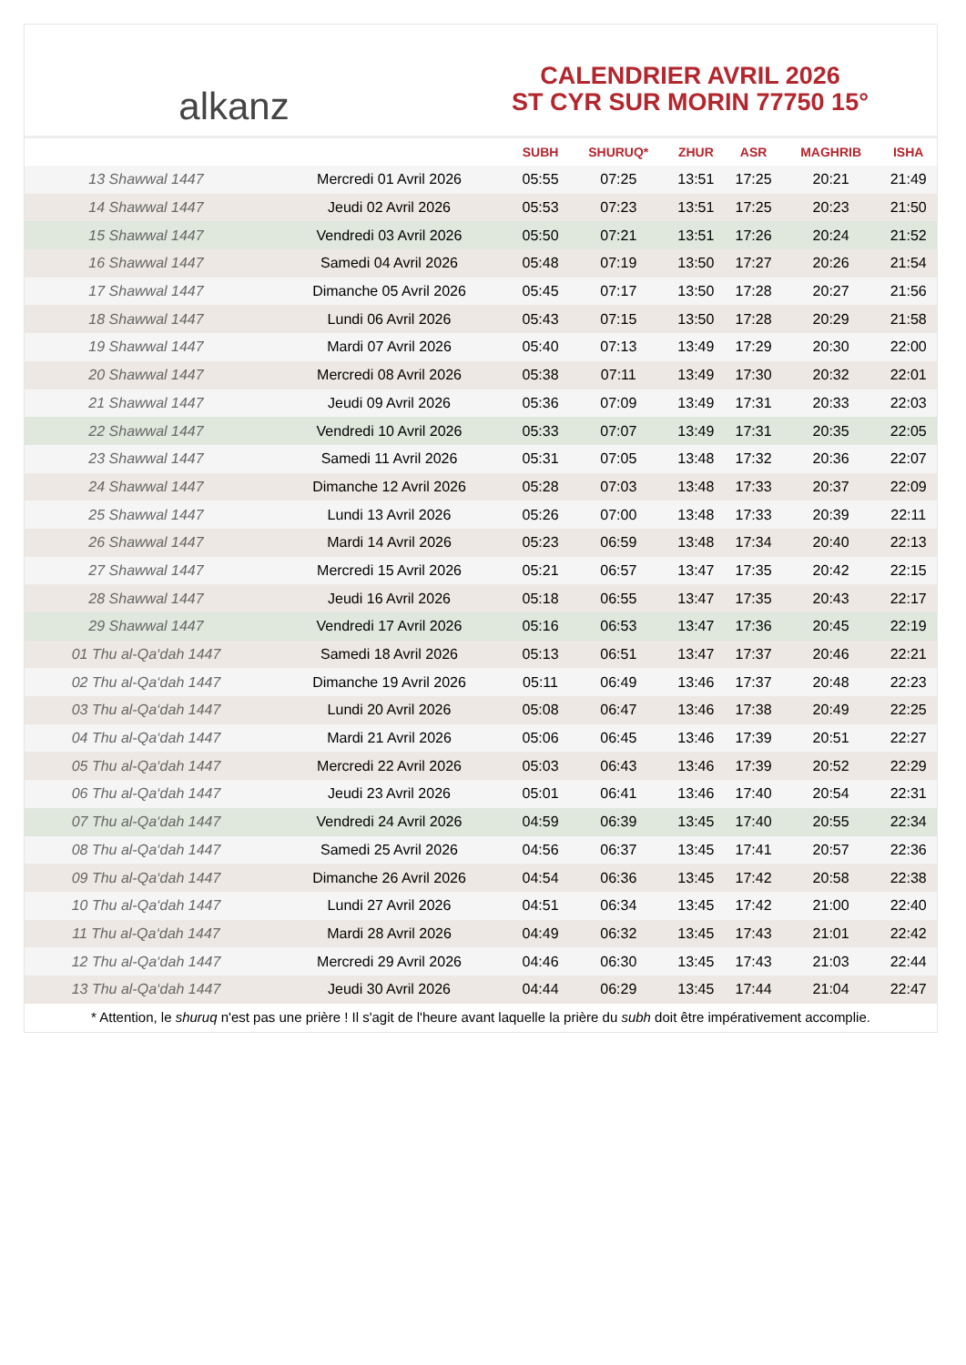alkanz
CALENDRIER AVRIL 2026
ST CYR SUR MORIN 77750 15°
| | | SUBH | SHURUQ* | ZHUR | ASR | MAGHRIB | ISHA |
| --- | --- | --- | --- | --- | --- | --- | --- |
| 13 Shawwal 1447 | Mercredi 01 Avril 2026 | 05:55 | 07:25 | 13:51 | 17:25 | 20:21 | 21:49 |
| 14 Shawwal 1447 | Jeudi 02 Avril 2026 | 05:53 | 07:23 | 13:51 | 17:25 | 20:23 | 21:50 |
| 15 Shawwal 1447 | Vendredi 03 Avril 2026 | 05:50 | 07:21 | 13:51 | 17:26 | 20:24 | 21:52 |
| 16 Shawwal 1447 | Samedi 04 Avril 2026 | 05:48 | 07:19 | 13:50 | 17:27 | 20:26 | 21:54 |
| 17 Shawwal 1447 | Dimanche 05 Avril 2026 | 05:45 | 07:17 | 13:50 | 17:28 | 20:27 | 21:56 |
| 18 Shawwal 1447 | Lundi 06 Avril 2026 | 05:43 | 07:15 | 13:50 | 17:28 | 20:29 | 21:58 |
| 19 Shawwal 1447 | Mardi 07 Avril 2026 | 05:40 | 07:13 | 13:49 | 17:29 | 20:30 | 22:00 |
| 20 Shawwal 1447 | Mercredi 08 Avril 2026 | 05:38 | 07:11 | 13:49 | 17:30 | 20:32 | 22:01 |
| 21 Shawwal 1447 | Jeudi 09 Avril 2026 | 05:36 | 07:09 | 13:49 | 17:31 | 20:33 | 22:03 |
| 22 Shawwal 1447 | Vendredi 10 Avril 2026 | 05:33 | 07:07 | 13:49 | 17:31 | 20:35 | 22:05 |
| 23 Shawwal 1447 | Samedi 11 Avril 2026 | 05:31 | 07:05 | 13:48 | 17:32 | 20:36 | 22:07 |
| 24 Shawwal 1447 | Dimanche 12 Avril 2026 | 05:28 | 07:03 | 13:48 | 17:33 | 20:37 | 22:09 |
| 25 Shawwal 1447 | Lundi 13 Avril 2026 | 05:26 | 07:00 | 13:48 | 17:33 | 20:39 | 22:11 |
| 26 Shawwal 1447 | Mardi 14 Avril 2026 | 05:23 | 06:59 | 13:48 | 17:34 | 20:40 | 22:13 |
| 27 Shawwal 1447 | Mercredi 15 Avril 2026 | 05:21 | 06:57 | 13:47 | 17:35 | 20:42 | 22:15 |
| 28 Shawwal 1447 | Jeudi 16 Avril 2026 | 05:18 | 06:55 | 13:47 | 17:35 | 20:43 | 22:17 |
| 29 Shawwal 1447 | Vendredi 17 Avril 2026 | 05:16 | 06:53 | 13:47 | 17:36 | 20:45 | 22:19 |
| 01 Thu al-Qa‘dah 1447 | Samedi 18 Avril 2026 | 05:13 | 06:51 | 13:47 | 17:37 | 20:46 | 22:21 |
| 02 Thu al-Qa‘dah 1447 | Dimanche 19 Avril 2026 | 05:11 | 06:49 | 13:46 | 17:37 | 20:48 | 22:23 |
| 03 Thu al-Qa‘dah 1447 | Lundi 20 Avril 2026 | 05:08 | 06:47 | 13:46 | 17:38 | 20:49 | 22:25 |
| 04 Thu al-Qa‘dah 1447 | Mardi 21 Avril 2026 | 05:06 | 06:45 | 13:46 | 17:39 | 20:51 | 22:27 |
| 05 Thu al-Qa‘dah 1447 | Mercredi 22 Avril 2026 | 05:03 | 06:43 | 13:46 | 17:39 | 20:52 | 22:29 |
| 06 Thu al-Qa‘dah 1447 | Jeudi 23 Avril 2026 | 05:01 | 06:41 | 13:46 | 17:40 | 20:54 | 22:31 |
| 07 Thu al-Qa‘dah 1447 | Vendredi 24 Avril 2026 | 04:59 | 06:39 | 13:45 | 17:40 | 20:55 | 22:34 |
| 08 Thu al-Qa‘dah 1447 | Samedi 25 Avril 2026 | 04:56 | 06:37 | 13:45 | 17:41 | 20:57 | 22:36 |
| 09 Thu al-Qa‘dah 1447 | Dimanche 26 Avril 2026 | 04:54 | 06:36 | 13:45 | 17:42 | 20:58 | 22:38 |
| 10 Thu al-Qa‘dah 1447 | Lundi 27 Avril 2026 | 04:51 | 06:34 | 13:45 | 17:42 | 21:00 | 22:40 |
| 11 Thu al-Qa‘dah 1447 | Mardi 28 Avril 2026 | 04:49 | 06:32 | 13:45 | 17:43 | 21:01 | 22:42 |
| 12 Thu al-Qa‘dah 1447 | Mercredi 29 Avril 2026 | 04:46 | 06:30 | 13:45 | 17:43 | 21:03 | 22:44 |
| 13 Thu al-Qa‘dah 1447 | Jeudi 30 Avril 2026 | 04:44 | 06:29 | 13:45 | 17:44 | 21:04 | 22:47 |
* Attention, le shuruq n'est pas une prière ! Il s'agit de l'heure avant laquelle la prière du subh doit être impérativement accomplie.